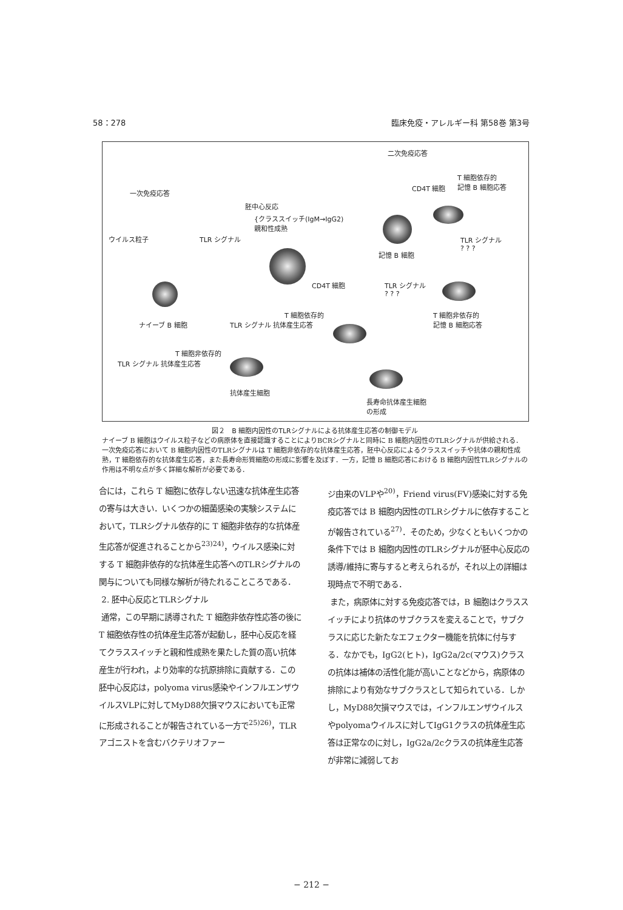58：278 臨床免疫・アレルギー科 第58巻 第3号
二次免疫応答
T 細胞依存的
記憶 B 細胞応答 CD4T 細胞
一次免疫応答
胚中心反応
{クラススイッチ(IgM→IgG2)
親和性成熟
ウイルス粒子 TLR シグナル TLR シグナル
? ? ?
記憶 B 細胞
CD4T 細胞 TLR シグナル
? ? ?
T 細胞依存的 T 細胞非依存的
記憶 B 細胞応答 ナイーブ B 細胞 TLR シグナル 抗体産生応答
T 細胞非依存的
TLR シグナル 抗体産生応答
抗体産生細胞
長寿命抗体産生細胞
の形成
図２　B 細胞内因性のTLRシグナルによる抗体産生応答の制御モデル
ナイーブ B 細胞はウイルス粒子などの病原体を直接認識することによりBCRシグナルと同時に B 細胞内因性のTLRシグナルが供給される．一次免疫応答において B 細胞内因性のTLRシグナルは T 細胞非依存的な抗体産生応答，胚中心反応によるクラススイッチや抗体の親和性成熟，T 細胞依存的な抗体産生応答，また長寿命形質細胞の形成に影響を及ぼす．一方，記憶 B 細胞応答における B 細胞内因性TLRシグナルの作用は不明な点が多く詳細な解析が必要である．
合には，これら T 細胞に依存しない迅速な抗体産生応答の寄与は大きい．いくつかの細菌感染の実験システムにおいて，TLRシグナル依存的に T 細胞非依存的な抗体産生応答が促進されることから<sup>23)24)</sup>，ウイルス感染に対する T 細胞非依存的な抗体産生応答へのTLRシグナルの関与についても同様な解析が待たれることころである．
2. 胚中心反応とTLRシグナル
通常，この早期に誘導された T 細胞非依存性応答の後に T 細胞依存性の抗体産生応答が起動し，胚中心反応を経てクラススイッチと親和性成熟を果たした質の高い抗体産生が行われ，より効率的な抗原排除に貢献する．この胚中心反応は，polyoma virus感染やインフルエンザウイルスVLPに対してMyD88欠損マウスにおいても正常に形成されることが報告されている一方で<sup>25)26)</sup>，TLRアゴニストを含むバクテリオファー
ジ由来のVLPや<sup>20)</sup>，Friend virus(FV)感染に対する免疫応答では B 細胞内因性のTLRシグナルに依存することが報告されている<sup>27)</sup>．そのため，少なくともいくつかの条件下では B 細胞内因性のTLRシグナルが胚中心反応の誘導/維持に寄与すると考えられるが，それ以上の詳細は現時点で不明である．
また，病原体に対する免疫応答では，B 細胞はクラススイッチにより抗体のサブクラスを変えることで，サブクラスに応じた新たなエフェクター機能を抗体に付与する．なかでも，IgG2(ヒト)，IgG2a/2c(マウス)クラスの抗体は補体の活性化能が高いことなどから，病原体の排除により有効なサブクラスとして知られている．しかし，MyD88欠損マウスでは，インフルエンザウイルスやpolyomaウイルスに対してIgG1クラスの抗体産生応答は正常なのに対し，IgG2a/2cクラスの抗体産生応答が非常に減弱してお
− 212 −